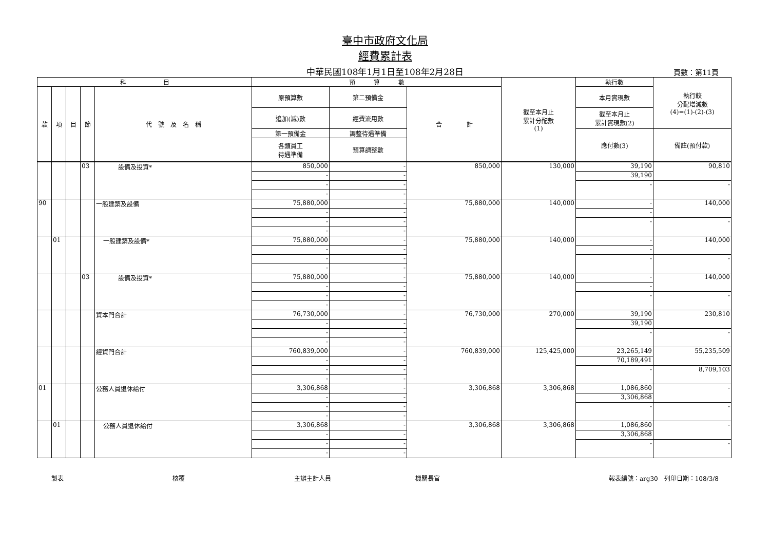臺中市政府文化局
經費累計表
中華民國108年1月1日至108年2月28日 頁數：第11頁
| 科 目 | | | | | 預 算 數 | | | 截至本月止 累計分配數 (1) | 執行數 | 執行較 分配增減數 (4)=(1)-(2)-(3) |
| --- | --- | --- | --- | --- | --- | --- | --- | --- | --- | --- |
| 款 | 項 | 目 | 節 | 代 號 及 名 稱 | 原預算數 | 第二預備金 | 合 計 | | 本月實現數 | |
| | | | | | 追加(減)數 | 經費流用數 | | | 截至本月止 累計實現數(2) | |
| | | | | | 第一預備金 | 調整待遇準備 | | | 應付數(3) | 備註(預付款) |
| | | | | | 各類員工 待遇準備 | 預算調整數 | | | | |
| | | | 03 | 設備及投資* | 850,000 | - | 850,000 | 130,000 | 39,190 | 90,810 |
| | | | | | - | - | | | 39,190 | |
| | | | | | - | - | | | - | - |
| | | | | | - | - | | | | |
| 90 | | | | 一般建築及設備 | 75,880,000 | - | 75,880,000 | 140,000 | - | 140,000 |
| | | | | | - | - | | | - | |
| | | | | | - | - | | | - | - |
| | | | | | - | - | | | | |
| | 01 | | | 一般建築及設備* | 75,880,000 | - | 75,880,000 | 140,000 | - | 140,000 |
| | | | | | - | - | | | - | |
| | | | | | - | - | | | - | - |
| | | | | | - | - | | | | |
| | | | 03 | 設備及投資* | 75,880,000 | - | 75,880,000 | 140,000 | - | 140,000 |
| | | | | | - | - | | | - | |
| | | | | | - | - | | | - | - |
| | | | | | - | - | | | | |
| | | | | 資本門合計 | 76,730,000 | - | 76,730,000 | 270,000 | 39,190 | 230,810 |
| | | | | | - | - | | | 39,190 | |
| | | | | | - | - | | | - | - |
| | | | | | - | - | | | | |
| | | | | 經資門合計 | 760,839,000 | - | 760,839,000 | 125,425,000 | 23,265,149 | 55,235,509 |
| | | | | | - | - | | | 70,189,491 | |
| | | | | | - | - | | | - | 8,709,103 |
| | | | | | - | - | | | | |
| 01 | | | | 公務人員退休給付 | 3,306,868 | - | 3,306,868 | 3,306,868 | 1,086,860 | - |
| | | | | | - | - | | | 3,306,868 | |
| | | | | | - | - | | | - | - |
| | | | | | - | - | | | | |
| | 01 | | | 公務人員退休給付 | 3,306,868 | - | 3,306,868 | 3,306,868 | 1,086,860 | - |
| | | | | | - | - | | | 3,306,868 | |
| | | | | | - | - | | | - | - |
| | | | | | - | - | | | | |
製表 核覆 主辦主計人員 機關長官 報表編號：arg30　列印日期：108/3/8